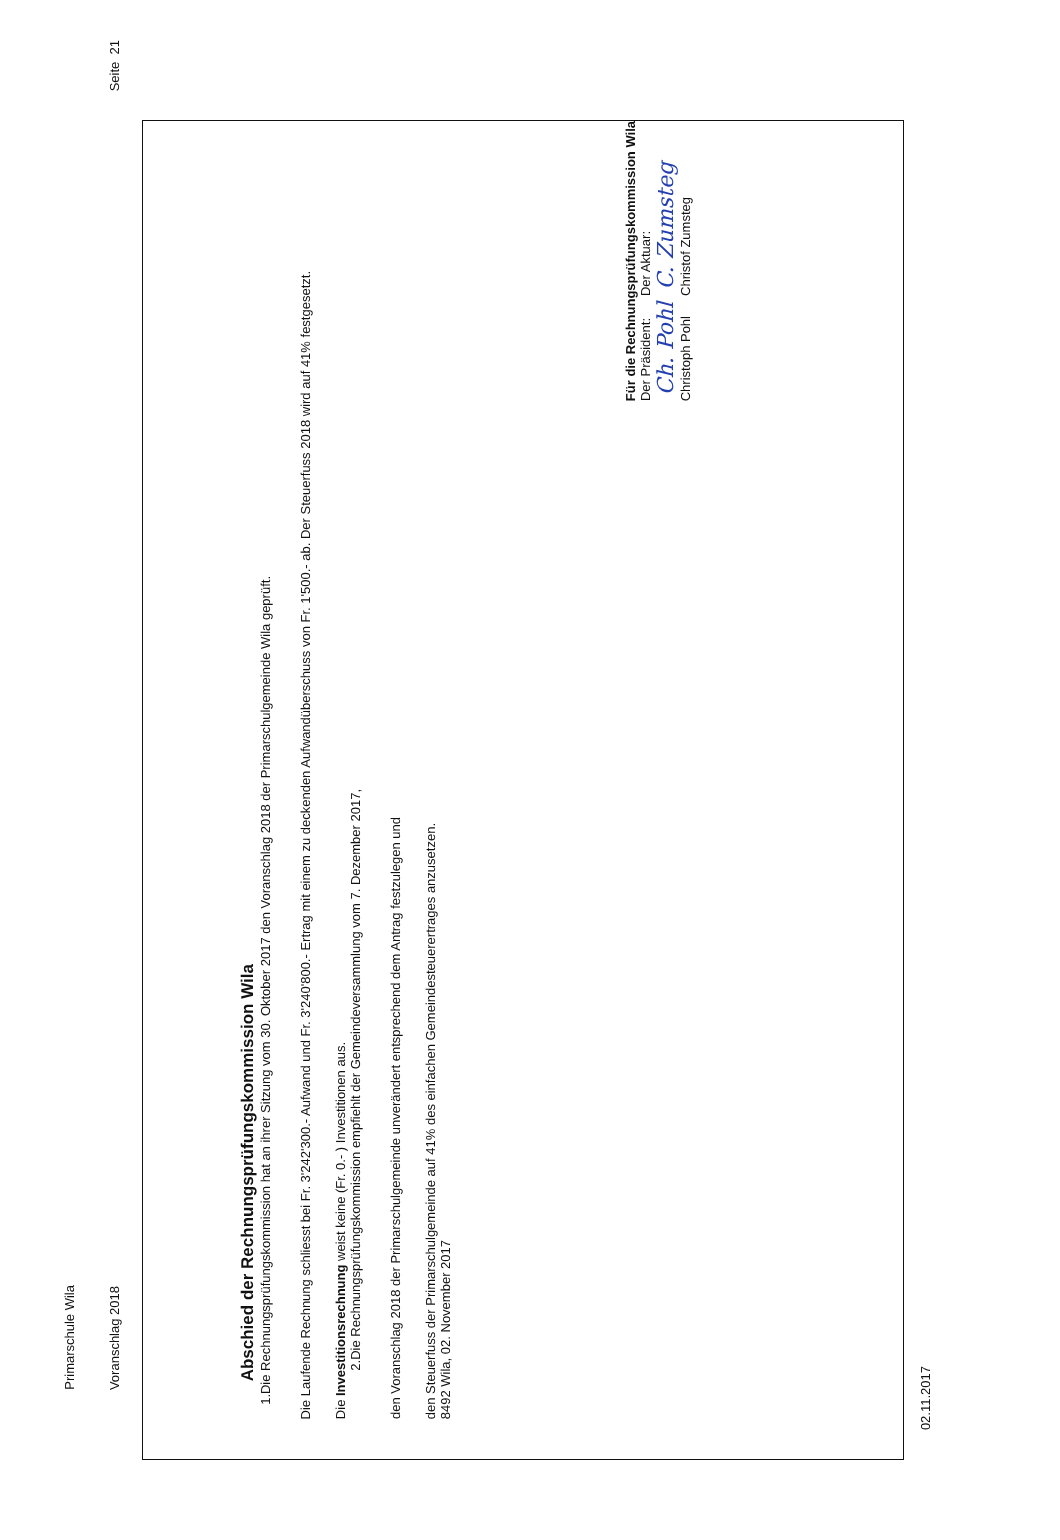Primarschule Wila
Voranschlag 2018 Seite 21
Abschied der Rechnungsprüfungskommission Wila
1.
Die Rechnungsprüfungskommission hat an ihrer Sitzung vom 30. Oktober 2017 den Voranschlag 2018 der Primarschulgemeinde Wila geprüft.
Die Laufende Rechnung schliesst bei Fr. 3'242'300.- Aufwand und Fr. 3'240'800.- Ertrag mit einem zu deckenden Aufwandüberschuss von Fr. 1'500.- ab. Der Steuerfuss 2018 wird auf 41% festgesetzt.
Die Investitionsrechnung weist keine (Fr. 0.- ) Investitionen aus.
2.
Die Rechnungsprüfungskommission empfiehlt der Gemeindeversammlung vom 7. Dezember 2017,
den Voranschlag 2018 der Primarschulgemeinde unverändert entsprechend dem Antrag festzulegen und
den Steuerfuss der Primarschulgemeinde auf 41% des einfachen Gemeindesteuerertrages anzusetzen.
8492 Wila, 02. November 2017
Für die Rechnungsprüfungskommission Wila
Der Präsident:
Ch. Pohl
Christoph Pohl
Der Aktuar:
C. Zumsteg
Christof Zumsteg
02.11.2017